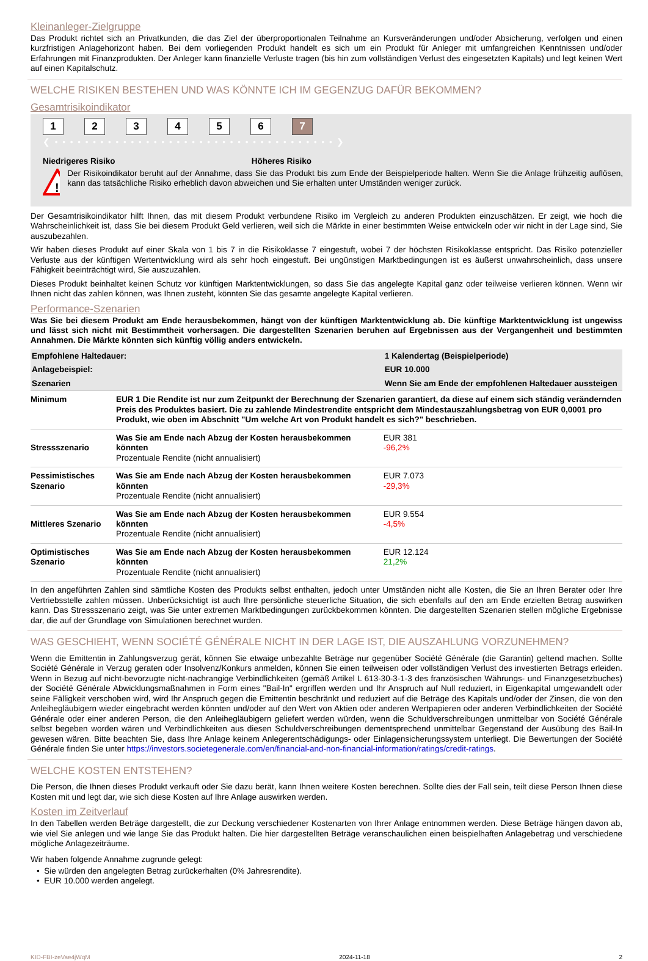Kleinanleger-Zielgruppe
Das Produkt richtet sich an Privatkunden, die das Ziel der überproportionalen Teilnahme an Kursveränderungen und/oder Absicherung, verfolgen und einen kurzfristigen Anlagehorizont haben. Bei dem vorliegenden Produkt handelt es sich um ein Produkt für Anleger mit umfangreichen Kenntnissen und/oder Erfahrungen mit Finanzprodukten. Der Anleger kann finanzielle Verluste tragen (bis hin zum vollständigen Verlust des eingesetzten Kapitals) und legt keinen Wert auf einen Kapitalschutz.
WELCHE RISIKEN BESTEHEN UND WAS KÖNNTE ICH IM GEGENZUG DAFÜR BEKOMMEN?
Gesamtrisikoindikator
1 2 3 4 5 6 7
❮ • • • • • • • • • • • • • • • • • • • • • • • • • • • • • • • • • • • • • ❯
Niedrigeres Risiko Höheres Risiko
!
Der Risikoindikator beruht auf der Annahme, dass Sie das Produkt bis zum Ende der Beispielperiode halten. Wenn Sie die Anlage frühzeitig auflösen, kann das tatsächliche Risiko erheblich davon abweichen und Sie erhalten unter Umständen weniger zurück.
Der Gesamtrisikoindikator hilft Ihnen, das mit diesem Produkt verbundene Risiko im Vergleich zu anderen Produkten einzuschätzen. Er zeigt, wie hoch die Wahrscheinlichkeit ist, dass Sie bei diesem Produkt Geld verlieren, weil sich die Märkte in einer bestimmten Weise entwickeln oder wir nicht in der Lage sind, Sie auszubezahlen.
Wir haben dieses Produkt auf einer Skala von 1 bis 7 in die Risikoklasse 7 eingestuft, wobei 7 der höchsten Risikoklasse entspricht. Das Risiko potenzieller Verluste aus der künftigen Wertentwicklung wird als sehr hoch eingestuft. Bei ungünstigen Marktbedingungen ist es äußerst unwahrscheinlich, dass unsere Fähigkeit beeinträchtigt wird, Sie auszuzahlen.
Dieses Produkt beinhaltet keinen Schutz vor künftigen Marktentwicklungen, so dass Sie das angelegte Kapital ganz oder teilweise verlieren können. Wenn wir Ihnen nicht das zahlen können, was Ihnen zusteht, könnten Sie das gesamte angelegte Kapital verlieren.
Performance-Szenarien
Was Sie bei diesem Produkt am Ende herausbekommen, hängt von der künftigen Marktentwicklung ab. Die künftige Marktentwicklung ist ungewiss und lässt sich nicht mit Bestimmtheit vorhersagen. Die dargestellten Szenarien beruhen auf Ergebnissen aus der Vergangenheit und bestimmten Annahmen. Die Märkte könnten sich künftig völlig anders entwickeln.
| Empfohlene Haltedauer: | | 1 Kalendertag (Beispielperiode) |
| Anlagebeispiel: | | EUR 10.000 |
| Szenarien | | Wenn Sie am Ende der empfohlenen Haltedauer aussteigen |
| Minimum | EUR 1 Die Rendite ist nur zum Zeitpunkt der Berechnung der Szenarien garantiert, da diese auf einem sich ständig verändernden Preis des Produktes basiert. Die zu zahlende Mindestrendite entspricht dem Mindestauszahlungsbetrag von EUR 0,0001 pro Produkt, wie oben im Abschnitt "Um welche Art von Produkt handelt es sich?" beschrieben. | |
| Stressszenario | Was Sie am Ende nach Abzug der Kosten herausbekommen könnten Prozentuale Rendite (nicht annualisiert) | EUR 381 -96,2% |
| Pessimistisches Szenario | Was Sie am Ende nach Abzug der Kosten herausbekommen könnten Prozentuale Rendite (nicht annualisiert) | EUR 7.073 -29,3% |
| Mittleres Szenario | Was Sie am Ende nach Abzug der Kosten herausbekommen könnten Prozentuale Rendite (nicht annualisiert) | EUR 9.554 -4,5% |
| Optimistisches Szenario | Was Sie am Ende nach Abzug der Kosten herausbekommen könnten Prozentuale Rendite (nicht annualisiert) | EUR 12.124 21,2% |
In den angeführten Zahlen sind sämtliche Kosten des Produkts selbst enthalten, jedoch unter Umständen nicht alle Kosten, die Sie an Ihren Berater oder Ihre Vertriebsstelle zahlen müssen. Unberücksichtigt ist auch Ihre persönliche steuerliche Situation, die sich ebenfalls auf den am Ende erzielten Betrag auswirken kann. Das Stressszenario zeigt, was Sie unter extremen Marktbedingungen zurückbekommen könnten. Die dargestellten Szenarien stellen mögliche Ergebnisse dar, die auf der Grundlage von Simulationen berechnet wurden.
WAS GESCHIEHT, WENN SOCIÉTÉ GÉNÉRALE NICHT IN DER LAGE IST, DIE AUSZAHLUNG VORZUNEHMEN?
Wenn die Emittentin in Zahlungsverzug gerät, können Sie etwaige unbezahlte Beträge nur gegenüber Société Générale (die Garantin) geltend machen. Sollte Société Générale in Verzug geraten oder Insolvenz/Konkurs anmelden, können Sie einen teilweisen oder vollständigen Verlust des investierten Betrags erleiden. Wenn in Bezug auf nicht-bevorzugte nicht-nachrangige Verbindlichkeiten (gemäß Artikel L 613-30-3-1-3 des französischen Währungs- und Finanzgesetzbuches) der Société Générale Abwicklungsmaßnahmen in Form eines "Bail-In" ergriffen werden und Ihr Anspruch auf Null reduziert, in Eigenkapital umgewandelt oder seine Fälligkeit verschoben wird, wird Ihr Anspruch gegen die Emittentin beschränkt und reduziert auf die Beträge des Kapitals und/oder der Zinsen, die von den Anleihegläubigern wieder eingebracht werden könnten und/oder auf den Wert von Aktien oder anderen Wertpapieren oder anderen Verbindlichkeiten der Société Générale oder einer anderen Person, die den Anleihegläubigern geliefert werden würden, wenn die Schuldverschreibungen unmittelbar von Société Générale selbst begeben worden wären und Verbindlichkeiten aus diesen Schuldverschreibungen dementsprechend unmittelbar Gegenstand der Ausübung des Bail-In gewesen wären. Bitte beachten Sie, dass Ihre Anlage keinem Anlegerentschädigungs- oder Einlagensicherungssystem unterliegt. Die Bewertungen der Société Générale finden Sie unter https://investors.societegenerale.com/en/financial-and-non-financial-information/ratings/credit-ratings.
WELCHE KOSTEN ENTSTEHEN?
Die Person, die Ihnen dieses Produkt verkauft oder Sie dazu berät, kann Ihnen weitere Kosten berechnen. Sollte dies der Fall sein, teilt diese Person Ihnen diese Kosten mit und legt dar, wie sich diese Kosten auf Ihre Anlage auswirken werden.
Kosten im Zeitverlauf
In den Tabellen werden Beträge dargestellt, die zur Deckung verschiedener Kostenarten von Ihrer Anlage entnommen werden. Diese Beträge hängen davon ab, wie viel Sie anlegen und wie lange Sie das Produkt halten. Die hier dargestellten Beträge veranschaulichen einen beispielhaften Anlagebetrag und verschiedene mögliche Anlagezeiträume.
Wir haben folgende Annahme zugrunde gelegt:
• Sie würden den angelegten Betrag zurückerhalten (0% Jahresrendite).
• EUR 10.000 werden angelegt.
KID-FBI-zeVae4jWqM 2024-11-18 2